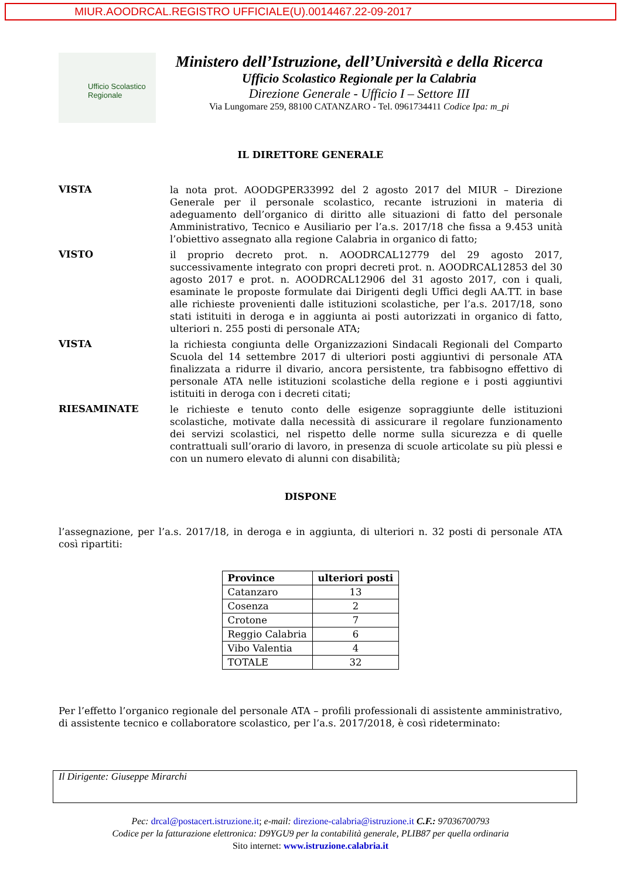MIUR.AOODRCAL.REGISTRO UFFICIALE(U).0014467.22-09-2017
Ufficio Scolastico Regionale
Ministero dell’Istruzione, dell’Università e della Ricerca
Ufficio Scolastico Regionale per la Calabria
Direzione Generale - Ufficio I – Settore III
Via Lungomare 259, 88100 CATANZARO - Tel. 0961734411 Codice Ipa: m_pi
IL DIRETTORE GENERALE
VISTA
la nota prot. AOODGPER33992 del 2 agosto 2017 del MIUR – Direzione Generale per il personale scolastico, recante istruzioni in materia di adeguamento dell’organico di diritto alle situazioni di fatto del personale Amministrativo, Tecnico e Ausiliario per l’a.s. 2017/18 che fissa a 9.453 unità l’obiettivo assegnato alla regione Calabria in organico di fatto;
VISTO
il proprio decreto prot. n. AOODRCAL12779 del 29 agosto 2017, successivamente integrato con propri decreti prot. n. AOODRCAL12853 del 30 agosto 2017 e prot. n. AOODRCAL12906 del 31 agosto 2017, con i quali, esaminate le proposte formulate dai Dirigenti degli Uffici degli AA.TT. in base alle richieste provenienti dalle istituzioni scolastiche, per l’a.s. 2017/18, sono stati istituiti in deroga e in aggiunta ai posti autorizzati in organico di fatto, ulteriori n. 255 posti di personale ATA;
VISTA
la richiesta congiunta delle Organizzazioni Sindacali Regionali del Comparto Scuola del 14 settembre 2017 di ulteriori posti aggiuntivi di personale ATA finalizzata a ridurre il divario, ancora persistente, tra fabbisogno effettivo di personale ATA nelle istituzioni scolastiche della regione e i posti aggiuntivi istituiti in deroga con i decreti citati;
RIESAMINATE
le richieste e tenuto conto delle esigenze sopraggiunte delle istituzioni scolastiche, motivate dalla necessità di assicurare il regolare funzionamento dei servizi scolastici, nel rispetto delle norme sulla sicurezza e di quelle contrattuali sull’orario di lavoro, in presenza di scuole articolate su più plessi e con un numero elevato di alunni con disabilità;
DISPONE
l’assegnazione, per l’a.s. 2017/18, in deroga e in aggiunta, di ulteriori n. 32 posti di personale ATA così ripartiti:
| Province | ulteriori posti |
| --- | --- |
| Catanzaro | 13 |
| Cosenza | 2 |
| Crotone | 7 |
| Reggio Calabria | 6 |
| Vibo Valentia | 4 |
| TOTALE | 32 |
Per l’effetto l’organico regionale del personale ATA – profili professionali di assistente amministrativo, di assistente tecnico e collaboratore scolastico, per l’a.s. 2017/2018, è così rideterminato:
Il Dirigente: Giuseppe Mirarchi
Pec: drcal@postacert.istruzione.it; e-mail: direzione-calabria@istruzione.it C.F.: 97036700793
Codice per la fatturazione elettronica: D9YGU9 per la contabilità generale, PLIB87 per quella ordinaria
Sito internet: www.istruzione.calabria.it